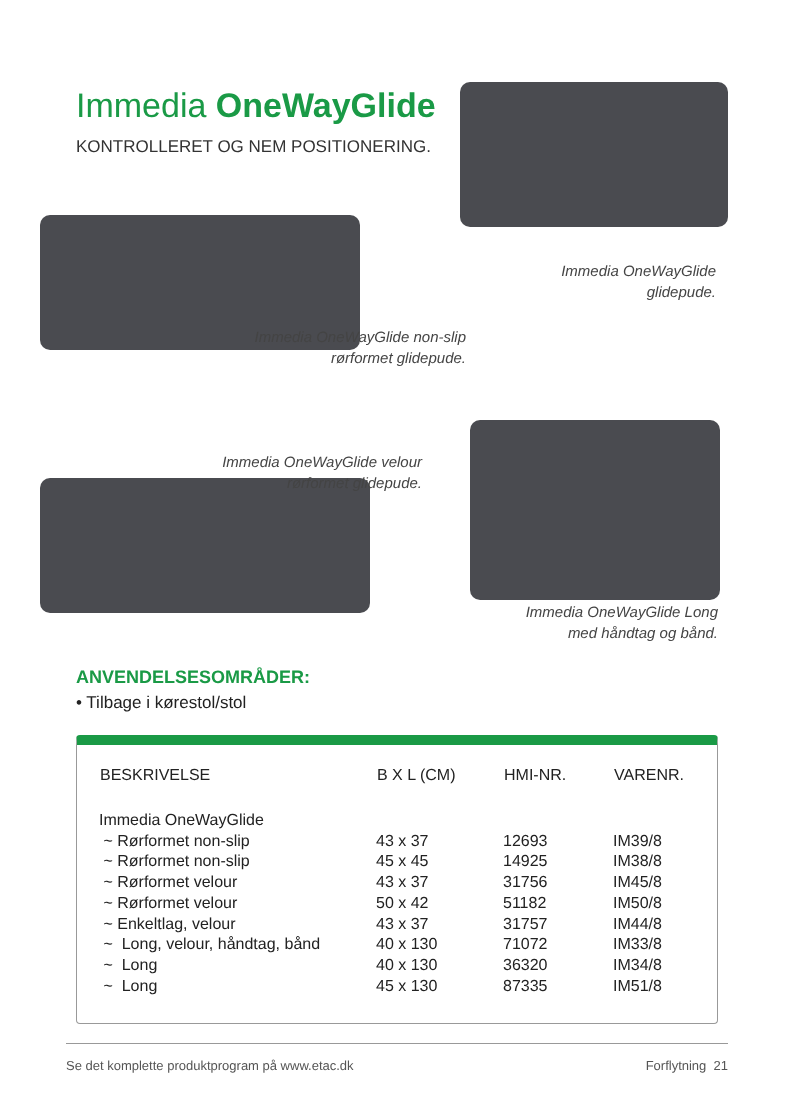Immedia OneWayGlide
KONTROLLERET OG NEM POSITIONERING.
Immedia OneWayGlide glidepude.
Immedia OneWayGlide non-slip rørformet glidepude.
Immedia OneWayGlide velour rørformet glidepude.
Immedia OneWayGlide Long med håndtag og bånd.
ANVENDELSESOMRÅDER:
• Tilbage i kørestol/stol
| BESKRIVELSE | B X L (CM) | HMI-NR. | VARENR. |
| --- | --- | --- | --- |
| Immedia OneWayGlide | | | |
| ~ Rørformet non-slip | 43 x 37 | 12693 | IM39/8 |
| ~ Rørformet non-slip | 45 x 45 | 14925 | IM38/8 |
| ~ Rørformet velour | 43 x 37 | 31756 | IM45/8 |
| ~ Rørformet velour | 50 x 42 | 51182 | IM50/8 |
| ~ Enkeltlag, velour | 43 x 37 | 31757 | IM44/8 |
| ~ Long, velour, håndtag, bånd | 40 x 130 | 71072 | IM33/8 |
| ~ Long | 40 x 130 | 36320 | IM34/8 |
| ~ Long | 45 x 130 | 87335 | IM51/8 |
Se det komplette produktprogram på www.etac.dk Forflytning 21